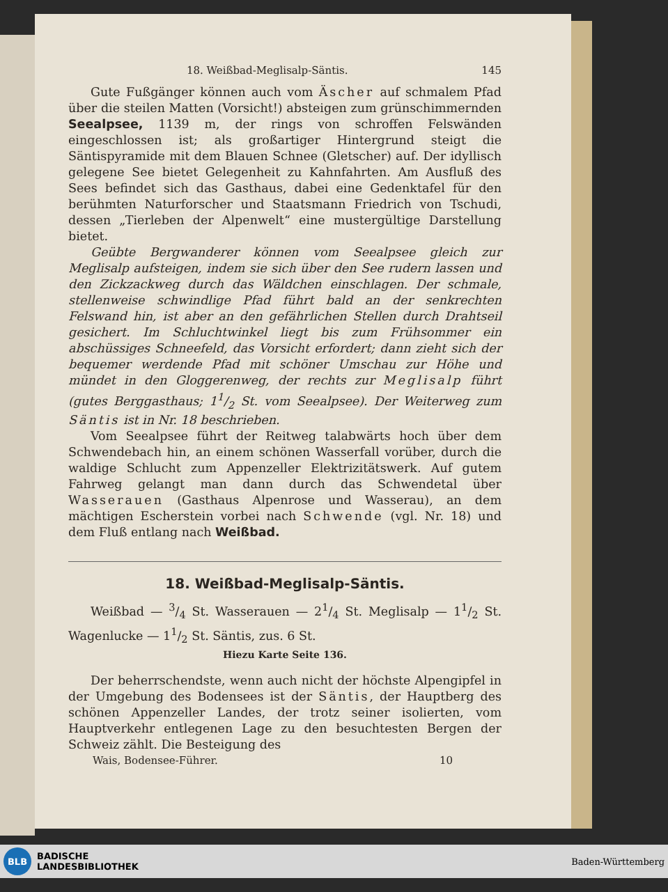18. Weißbad-Meglisalp-Säntis. 145
Gute Fußgänger können auch vom Äscher auf schmalem Pfad über die steilen Matten (Vorsicht!) absteigen zum grünschimmernden Seealpsee, 1139 m, der rings von schroffen Felswänden eingeschlossen ist; als großartiger Hintergrund steigt die Säntispyramide mit dem Blauen Schnee (Gletscher) auf. Der idyllisch gelegene See bietet Gelegenheit zu Kahnfahrten. Am Ausfluß des Sees befindet sich das Gasthaus, dabei eine Gedenktafel für den berühmten Naturforscher und Staatsmann Friedrich von Tschudi, dessen „Tierleben der Alpenwelt“ eine mustergültige Darstellung bietet.
Geübte Bergwanderer können vom Seealpsee gleich zur Meglisalp aufsteigen, indem sie sich über den See rudern lassen und den Zickzackweg durch das Wäldchen einschlagen. Der schmale, stellenweise schwindlige Pfad führt bald an der senkrechten Felswand hin, ist aber an den gefährlichen Stellen durch Drahtseil gesichert. Im Schluchtwinkel liegt bis zum Frühsommer ein abschüssiges Schneefeld, das Vorsicht erfordert; dann zieht sich der bequemer werdende Pfad mit schöner Umschau zur Höhe und mündet in den Gloggerenweg, der rechts zur Meglisalp führt (gutes Berggasthaus; 11/2 St. vom Seealpsee). Der Weiterweg zum Säntis ist in Nr. 18 beschrieben.
Vom Seealpsee führt der Reitweg talabwärts hoch über dem Schwendebach hin, an einem schönen Wasserfall vorüber, durch die waldige Schlucht zum Appenzeller Elektrizitätswerk. Auf gutem Fahrweg gelangt man dann durch das Schwendetal über Wasserauen (Gasthaus Alpenrose und Wasserau), an dem mächtigen Escherstein vorbei nach Schwende (vgl. Nr. 18) und dem Fluß entlang nach Weißbad.
18. Weißbad-Meglisalp-Säntis.
Weißbad — 3/4 St. Wasserauen — 21/4 St. Meglisalp — 11/2 St. Wagenlucke — 11/2 St. Säntis, zus. 6 St.
Hiezu Karte Seite 136.
Der beherrschendste, wenn auch nicht der höchste Alpengipfel in der Umgebung des Bodensees ist der Säntis, der Hauptberg des schönen Appenzeller Landes, der trotz seiner isolierten, vom Hauptverkehr entlegenen Lage zu den besuchtesten Bergen der Schweiz zählt. Die Besteigung des
Wais, Bodensee-Führer. 10
BLB
BADISCHE
LANDESBIBLIOTHEK
Baden-Württemberg